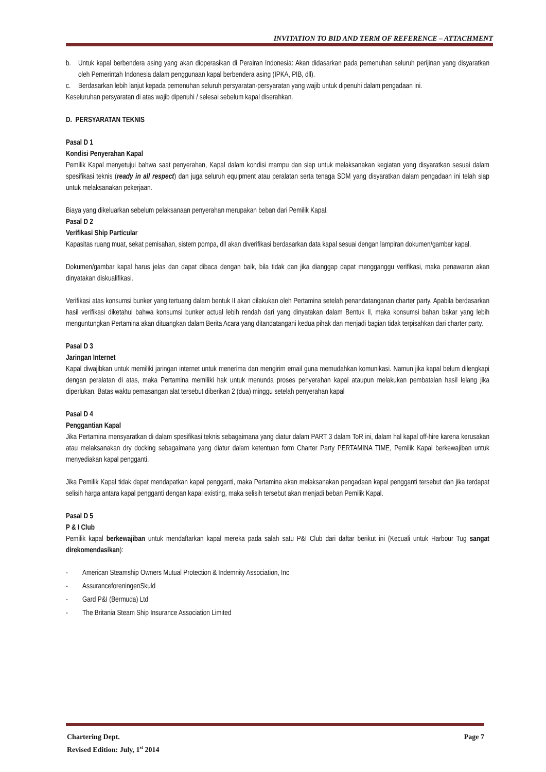INVITATION TO BID AND TERM OF REFERENCE – ATTACHMENT
b. Untuk kapal berbendera asing yang akan dioperasikan di Perairan Indonesia: Akan didasarkan pada pemenuhan seluruh perijinan yang disyaratkan oleh Pemerintah Indonesia dalam penggunaan kapal berbendera asing (IPKA, PIB, dll).
c. Berdasarkan lebih lanjut kepada pemenuhan seluruh persyaratan-persyaratan yang wajib untuk dipenuhi dalam pengadaan ini.
Keseluruhan persyaratan di atas wajib dipenuhi / selesai sebelum kapal diserahkan.
D. PERSYARATAN TEKNIS
Pasal D 1
Kondisi Penyerahan Kapal
Pemilik Kapal menyetujui bahwa saat penyerahan, Kapal dalam kondisi mampu dan siap untuk melaksanakan kegiatan yang disyaratkan sesuai dalam spesifikasi teknis (ready in all respect) dan juga seluruh equipment atau peralatan serta tenaga SDM yang disyaratkan dalam pengadaan ini telah siap untuk melaksanakan pekerjaan.
Biaya yang dikeluarkan sebelum pelaksanaan penyerahan merupakan beban dari Pemilik Kapal.
Pasal D 2
Verifikasi Ship Particular
Kapasitas ruang muat, sekat pemisahan, sistem pompa, dll akan diverifikasi berdasarkan data kapal sesuai dengan lampiran dokumen/gambar kapal.
Dokumen/gambar kapal harus jelas dan dapat dibaca dengan baik, bila tidak dan jika dianggap dapat mengganggu verifikasi, maka penawaran akan dinyatakan diskualifikasi.
Verifikasi atas konsumsi bunker yang tertuang dalam bentuk II akan dilakukan oleh Pertamina setelah penandatanganan charter party. Apabila berdasarkan hasil verifikasi diketahui bahwa konsumsi bunker actual lebih rendah dari yang dinyatakan dalam Bentuk II, maka konsumsi bahan bakar yang lebih menguntungkan Pertamina akan dituangkan dalam Berita Acara yang ditandatangani kedua pihak dan menjadi bagian tidak terpisahkan dari charter party.
Pasal D 3
Jaringan Internet
Kapal diwajibkan untuk memiliki jaringan internet untuk menerima dan mengirim email guna memudahkan komunikasi. Namun jika kapal belum dilengkapi dengan peralatan di atas, maka Pertamina memiliki hak untuk menunda proses penyerahan kapal ataupun melakukan pembatalan hasil lelang jika diperlukan. Batas waktu pemasangan alat tersebut diberikan 2 (dua) minggu setelah penyerahan kapal
Pasal D 4
Penggantian Kapal
Jika Pertamina mensyaratkan di dalam spesifikasi teknis sebagaimana yang diatur dalam PART 3 dalam ToR ini, dalam hal kapal off-hire karena kerusakan atau melaksanakan dry docking sebagaimana yang diatur dalam ketentuan form Charter Party PERTAMINA TIME, Pemilik Kapal berkewajiban untuk menyediakan kapal pengganti.
Jika Pemilik Kapal tidak dapat mendapatkan kapal pengganti, maka Pertamina akan melaksanakan pengadaan kapal pengganti tersebut dan jika terdapat selisih harga antara kapal pengganti dengan kapal existing, maka selisih tersebut akan menjadi beban Pemilik Kapal.
Pasal D 5
P & I Club
Pemilik kapal berkewajiban untuk mendaftarkan kapal mereka pada salah satu P&I Club dari daftar berikut ini (Kecuali untuk Harbour Tug sangat direkomendasikan):
- American Steamship Owners Mutual Protection & Indemnity Association, Inc
- AssuranceforeningenSkuld
- Gard P&I (Bermuda) Ltd
- The Britania Steam Ship Insurance Association Limited
Chartering Dept. Page 7
Revised Edition: July, 1<sup>st</sup> 2014